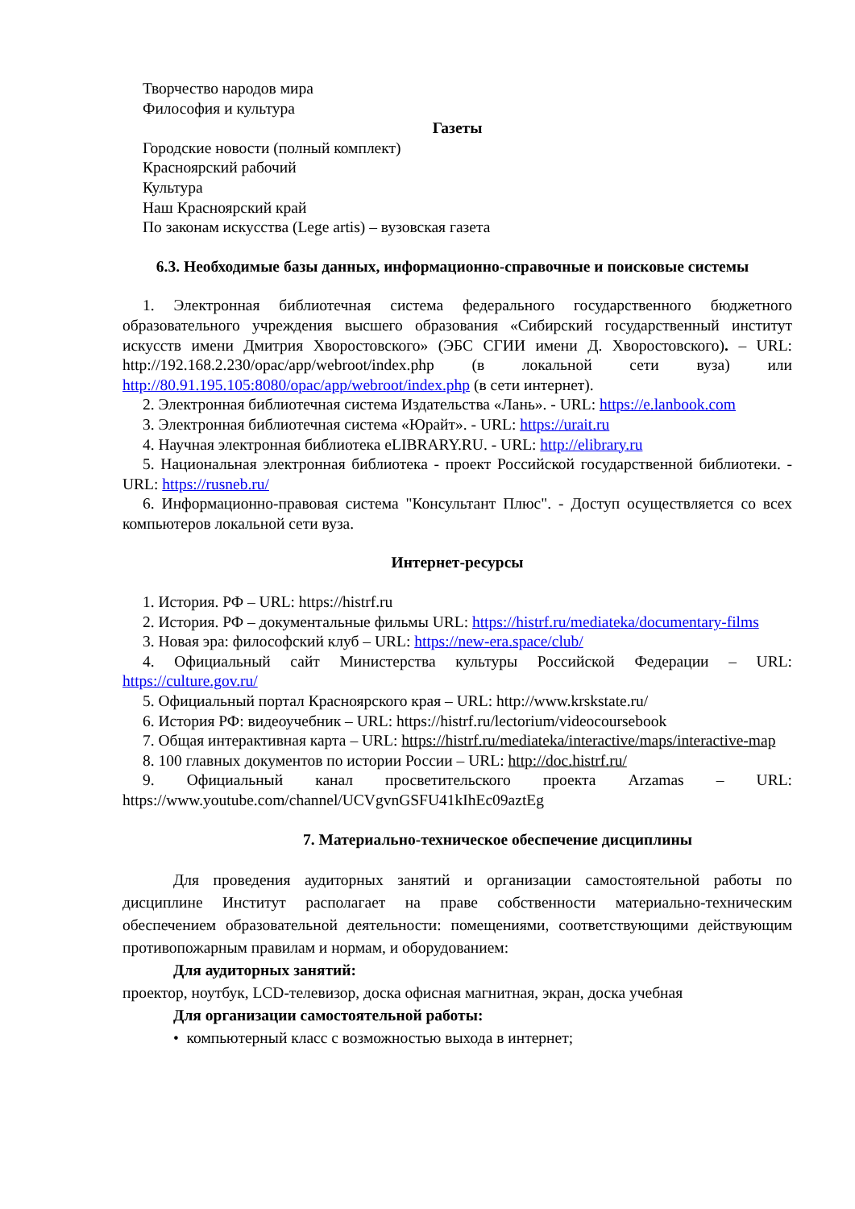Творчество народов мира
Философия и культура
Газеты
Городские новости (полный комплект)
Красноярский рабочий
Культура
Наш Красноярский край
По законам искусства (Lege artis) – вузовская газета
6.3. Необходимые базы данных, информационно-справочные и поисковые системы
1. Электронная библиотечная система федерального государственного бюджетного образовательного учреждения высшего образования «Сибирский государственный институт искусств имени Дмитрия Хворостовского» (ЭБС СГИИ имени Д. Хворостовского). – URL: http://192.168.2.230/opac/app/webroot/index.php (в локальной сети вуза) или http://80.91.195.105:8080/opac/app/webroot/index.php (в сети интернет).
2. Электронная библиотечная система Издательства «Лань». - URL: https://e.lanbook.com
3. Электронная библиотечная система «Юрайт». - URL: https://urait.ru
4. Научная электронная библиотека eLIBRARY.RU. - URL: http://elibrary.ru
5. Национальная электронная библиотека - проект Российской государственной библиотеки. - URL: https://rusneb.ru/
6. Информационно-правовая система "Консультант Плюс". - Доступ осуществляется со всех компьютеров локальной сети вуза.
Интернет-ресурсы
1. История. РФ – URL: https://histrf.ru
2. История. РФ – документальные фильмы URL: https://histrf.ru/mediateka/documentary-films
3. Новая эра: философский клуб – URL: https://new-era.space/club/
4. Официальный сайт Министерства культуры Российской Федерации – URL: https://culture.gov.ru/
5. Официальный портал Красноярского края – URL: http://www.krskstate.ru/
6. История РФ: видеоучебник – URL: https://histrf.ru/lectorium/videocoursebook
7. Общая интерактивная карта – URL: https://histrf.ru/mediateka/interactive/maps/interactive-map
8. 100 главных документов по истории России – URL: http://doc.histrf.ru/
9. Официальный канал просветительского проекта Arzamas – URL: https://www.youtube.com/channel/UCVgvnGSFU41kIhEc09aztEg
7. Материально-техническое обеспечение дисциплины
Для проведения аудиторных занятий и организации самостоятельной работы по дисциплине Институт располагает на праве собственности материально-техническим обеспечением образовательной деятельности: помещениями, соответствующими действующим противопожарным правилам и нормам, и оборудованием:
Для аудиторных занятий:
проектор, ноутбук, LCD-телевизор, доска офисная магнитная, экран, доска учебная
Для организации самостоятельной работы:
• компьютерный класс с возможностью выхода в интернет;